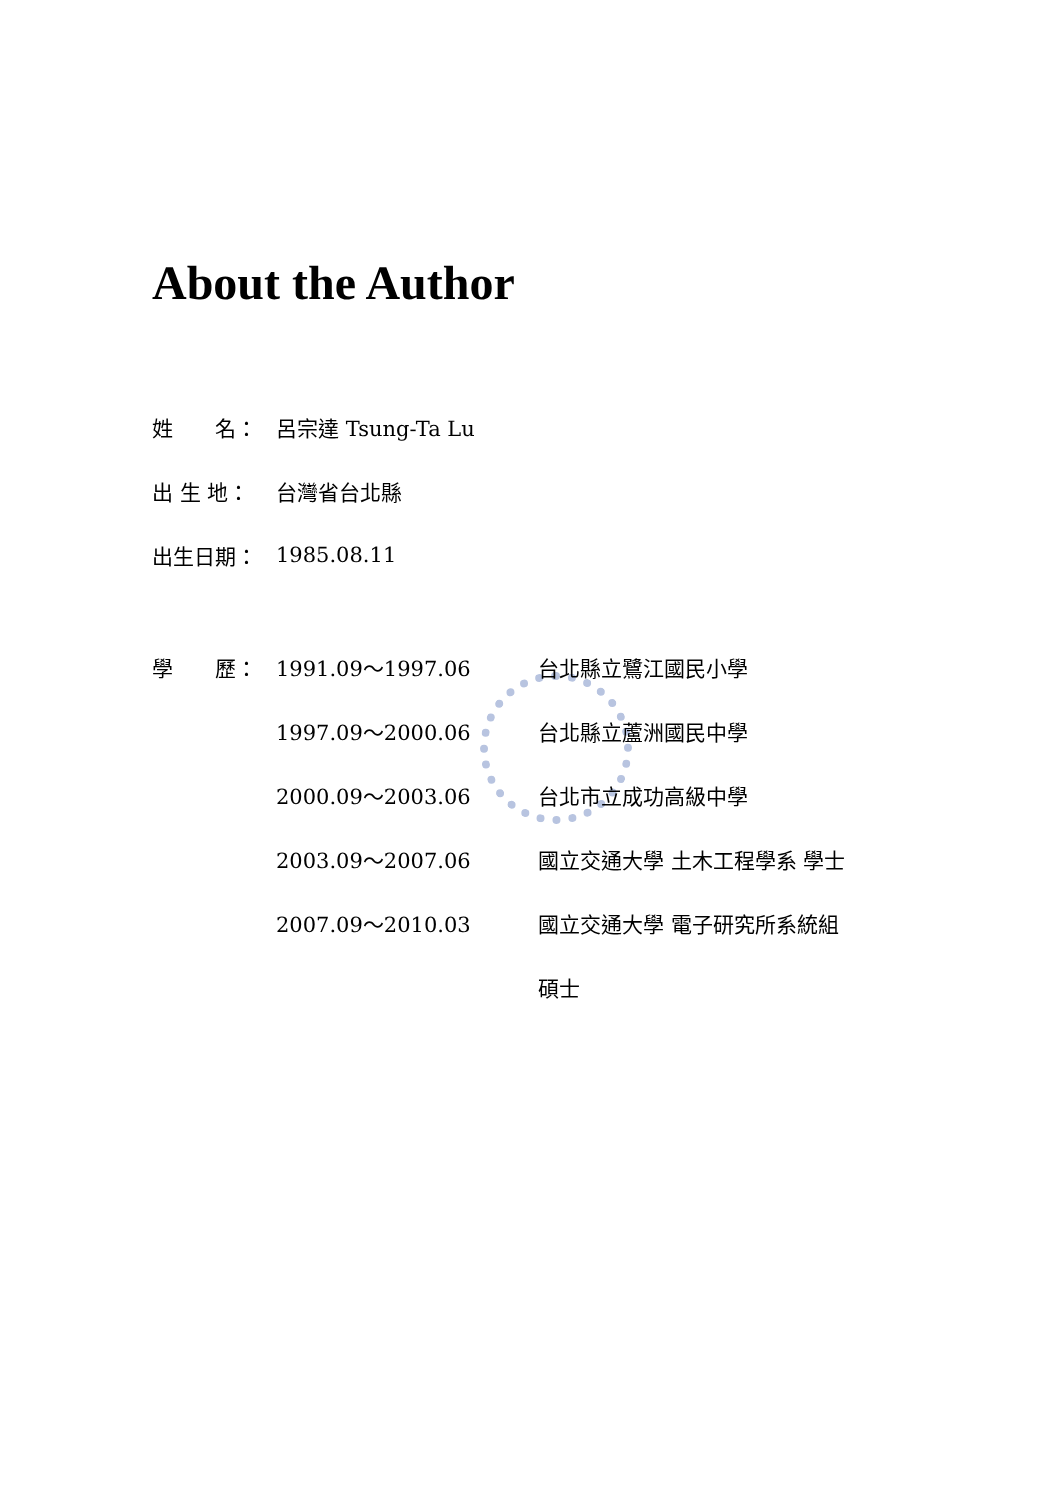About the Author
姓　　名： 呂宗達 Tsung-Ta Lu
出 生 地： 台灣省台北縣
出生日期： 1985.08.11
學　　歷： 1991.09～1997.06 台北縣立鷺江國民小學
1997.09～2000.06 台北縣立蘆洲國民中學
2000.09～2003.06 台北市立成功高級中學
2003.09～2007.06 國立交通大學 土木工程學系 學士
2007.09～2010.03 國立交通大學 電子研究所系統組
碩士